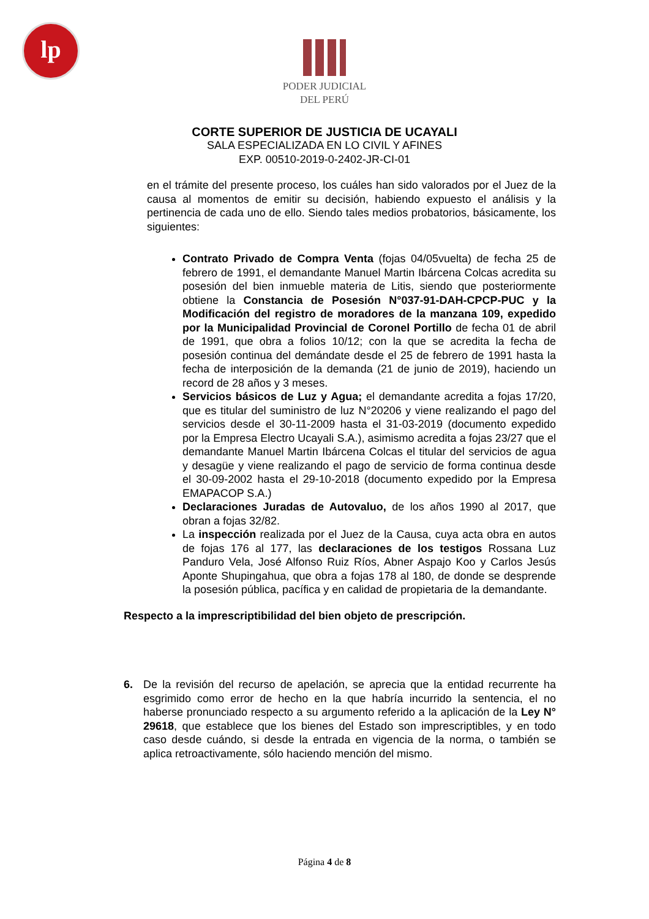lp
PODER JUDICIAL
DEL PERÚ
CORTE SUPERIOR DE JUSTICIA DE UCAYALI
SALA ESPECIALIZADA EN LO CIVIL Y AFINES
EXP. 00510-2019-0-2402-JR-CI-01
en el trámite del presente proceso, los cuáles han sido valorados por el Juez de la causa al momentos de emitir su decisión, habiendo expuesto el análisis y la pertinencia de cada uno de ello. Siendo tales medios probatorios, básicamente, los siguientes:
Contrato Privado de Compra Venta (fojas 04/05vuelta) de fecha 25 de febrero de 1991, el demandante Manuel Martin Ibárcena Colcas acredita su posesión del bien inmueble materia de Litis, siendo que posteriormente obtiene la Constancia de Posesión N°037-91-DAH-CPCP-PUC y la Modificación del registro de moradores de la manzana 109, expedido por la Municipalidad Provincial de Coronel Portillo de fecha 01 de abril de 1991, que obra a folios 10/12; con la que se acredita la fecha de posesión continua del demándate desde el 25 de febrero de 1991 hasta la fecha de interposición de la demanda (21 de junio de 2019), haciendo un record de 28 años y 3 meses.
Servicios básicos de Luz y Agua; el demandante acredita a fojas 17/20, que es titular del suministro de luz N°20206 y viene realizando el pago del servicios desde el 30-11-2009 hasta el 31-03-2019 (documento expedido por la Empresa Electro Ucayali S.A.), asimismo acredita a fojas 23/27 que el demandante Manuel Martin Ibárcena Colcas el titular del servicios de agua y desagüe y viene realizando el pago de servicio de forma continua desde el 30-09-2002 hasta el 29-10-2018 (documento expedido por la Empresa EMAPACOP S.A.)
Declaraciones Juradas de Autovaluo, de los años 1990 al 2017, que obran a fojas 32/82.
La inspección realizada por el Juez de la Causa, cuya acta obra en autos de fojas 176 al 177, las declaraciones de los testigos Rossana Luz Panduro Vela, José Alfonso Ruiz Ríos, Abner Aspajo Koo y Carlos Jesús Aponte Shupingahua, que obra a fojas 178 al 180, de donde se desprende la posesión pública, pacífica y en calidad de propietaria de la demandante.
Respecto a la imprescriptibilidad del bien objeto de prescripción.
6. De la revisión del recurso de apelación, se aprecia que la entidad recurrente ha esgrimido como error de hecho en la que habría incurrido la sentencia, el no haberse pronunciado respecto a su argumento referido a la aplicación de la Ley N° 29618, que establece que los bienes del Estado son imprescriptibles, y en todo caso desde cuándo, si desde la entrada en vigencia de la norma, o también se aplica retroactivamente, sólo haciendo mención del mismo.
Página 4 de 8